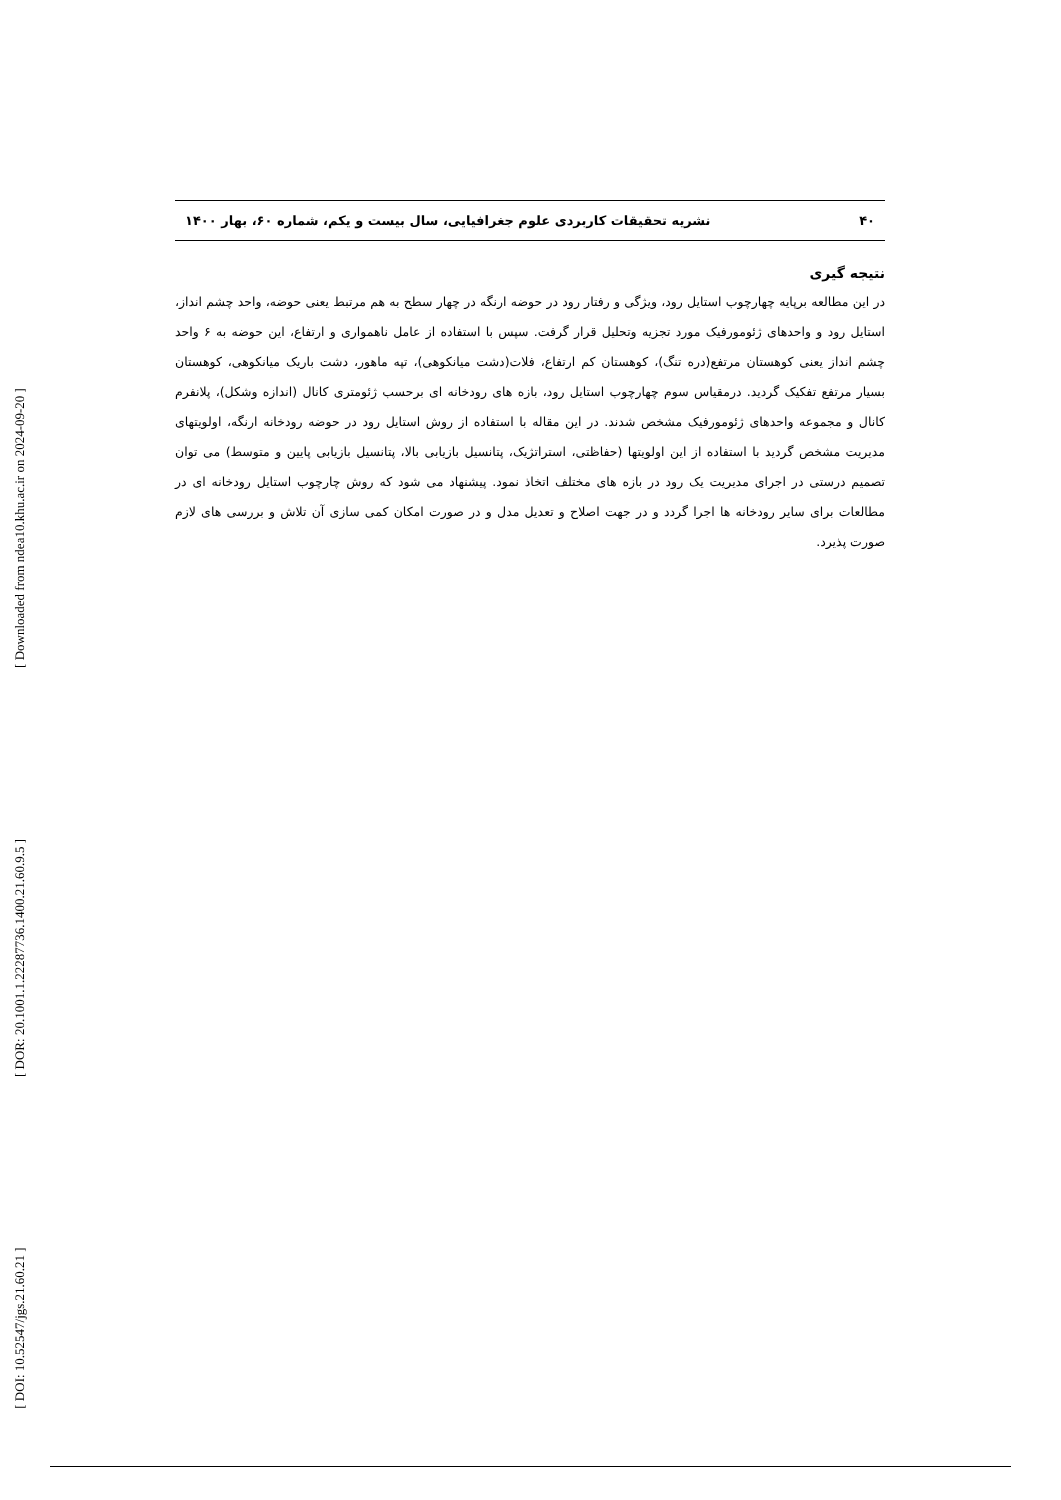[ Downloaded from ndea10.khu.ac.ir on 2024-09-20 ]
[ DOR: 20.1001.1.22287736.1400.21.60.9.5 ]
[ DOI: 10.52547/jgs.21.60.21 ]
۴۰ نشریه تحقیقات کاربردی علوم جغرافیایی، سال بیست و یکم، شماره ۶۰، بهار ۱۴۰۰
نتیجه گیری
در این مطالعه برپایه چهارچوب استایل رود، ویژگی و رفتار رود در حوضه ارنگه در چهار سطح به هم مرتبط یعنی حوضه، واحد چشم انداز، استایل رود و واحدهای ژئومورفیک مورد تجزیه وتحلیل قرار گرفت. سپس با استفاده از عامل ناهمواری و ارتفاع، این حوضه به ۶ واحد چشم انداز یعنی کوهستان مرتفع(دره تنگ)، کوهستان کم ارتفاع، فلات(دشت میانکوهی)، تپه ماهور، دشت باریک میانکوهی، کوهستان بسیار مرتفع تفکیک گردید. درمقیاس سوم چهارچوب استایل رود، بازه های رودخانه ای برحسب ژئومتری کانال (اندازه وشکل)، پلانفرم کانال و مجموعه واحدهای ژئومورفیک مشخص شدند. در این مقاله با استفاده از روش استایل رود در حوضه رودخانه ارنگه، اولویتهای مدیریت مشخص گردید با استفاده از این اولویتها (حفاظتی، استراتژیک، پتانسیل بازیابی بالا، پتانسیل بازیابی پایین و متوسط) می توان تصمیم درستی در اجرای مدیریت یک رود در بازه های مختلف اتخاذ نمود. پیشنهاد می شود که روش چارچوب استایل رودخانه ای در مطالعات برای سایر رودخانه ها اجرا گردد و در جهت اصلاح و تعدیل مدل و در صورت امکان کمی سازی آن تلاش و بررسی های لازم صورت پذیرد.